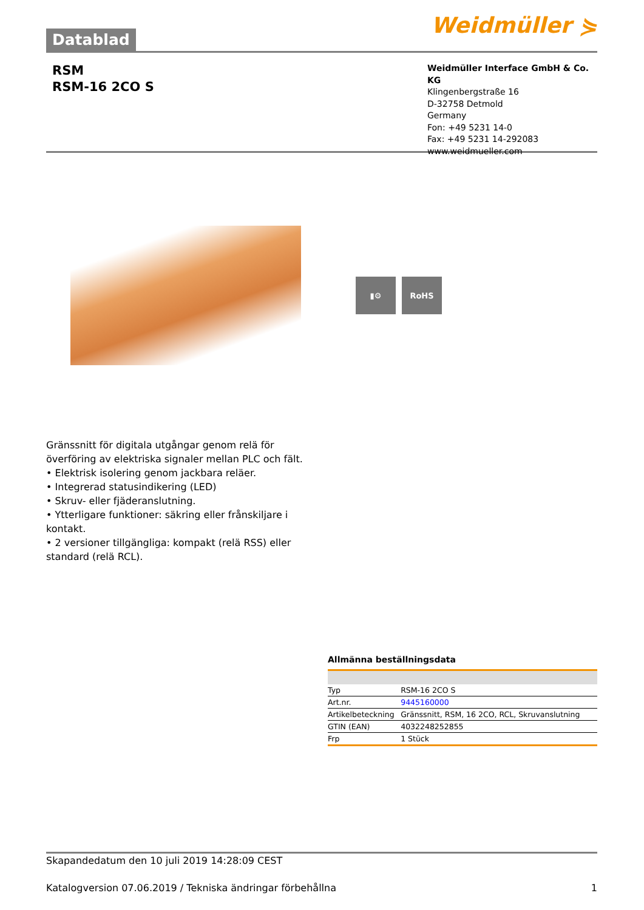Datablad
Weidmüller ⋟
RSM
RSM-16 2CO S
Weidmüller Interface GmbH & Co. KG
Klingenbergstraße 16
D-32758 Detmold
Germany
Fon: +49 5231 14-0
Fax: +49 5231 14-292083
www.weidmueller.com
▮⚙ RoHS
Gränssnitt för digitala utgångar genom relä för överföring av elektriska signaler mellan PLC och fält.
• Elektrisk isolering genom jackbara reläer.
• Integrerad statusindikering (LED)
• Skruv- eller fjäderanslutning.
• Ytterligare funktioner: säkring eller frånskiljare i kontakt.
• 2 versioner tillgängliga: kompakt (relä RSS) eller standard (relä RCL).
Allmänna beställningsdata
| Typ | RSM-16 2CO S |
| Art.nr. | 9445160000 |
| Artikelbeteckning | Gränssnitt, RSM, 16 2CO, RCL, Skruvanslutning |
| GTIN (EAN) | 4032248252855 |
| Frp | 1 Stück |
Skapandedatum den 10 juli 2019 14:28:09 CEST
Katalogversion 07.06.2019 / Tekniska ändringar förbehållna 1